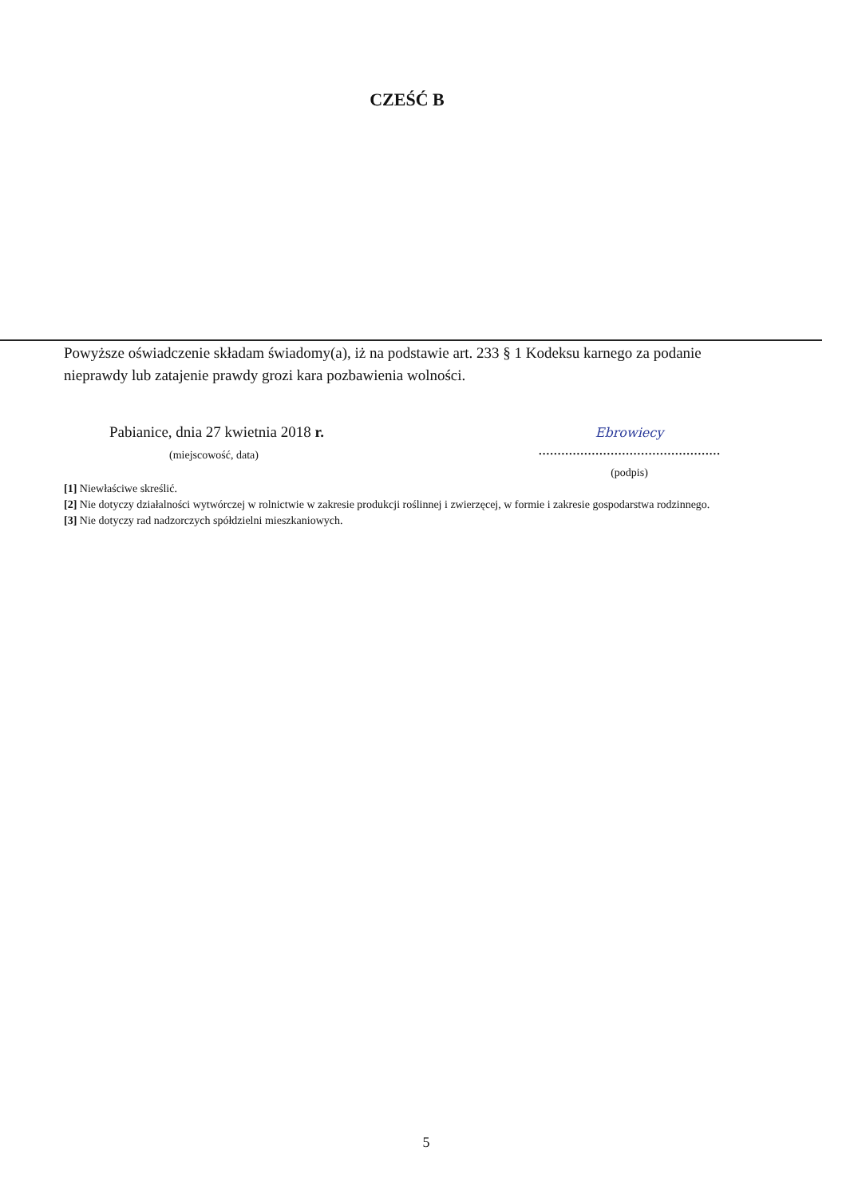CZEŚĆ B
Powyższe oświadczenie składam świadomy(a), iż na podstawie art. 233 § 1 Kodeksu karnego za podanie nieprawdy lub zatajenie prawdy grozi kara pozbawienia wolności.
Pabianice, dnia 27 kwietnia 2018 r.
(miejscowość, data)
Ebrowiecy
................................................
(podpis)
[1] Niewłaściwe skreślić.
[2] Nie dotyczy działalności wytwórczej w rolnictwie w zakresie produkcji roślinnej i zwierzęcej, w formie i zakresie gospodarstwa rodzinnego.
[3] Nie dotyczy rad nadzorczych spółdzielni mieszkaniowych.
5